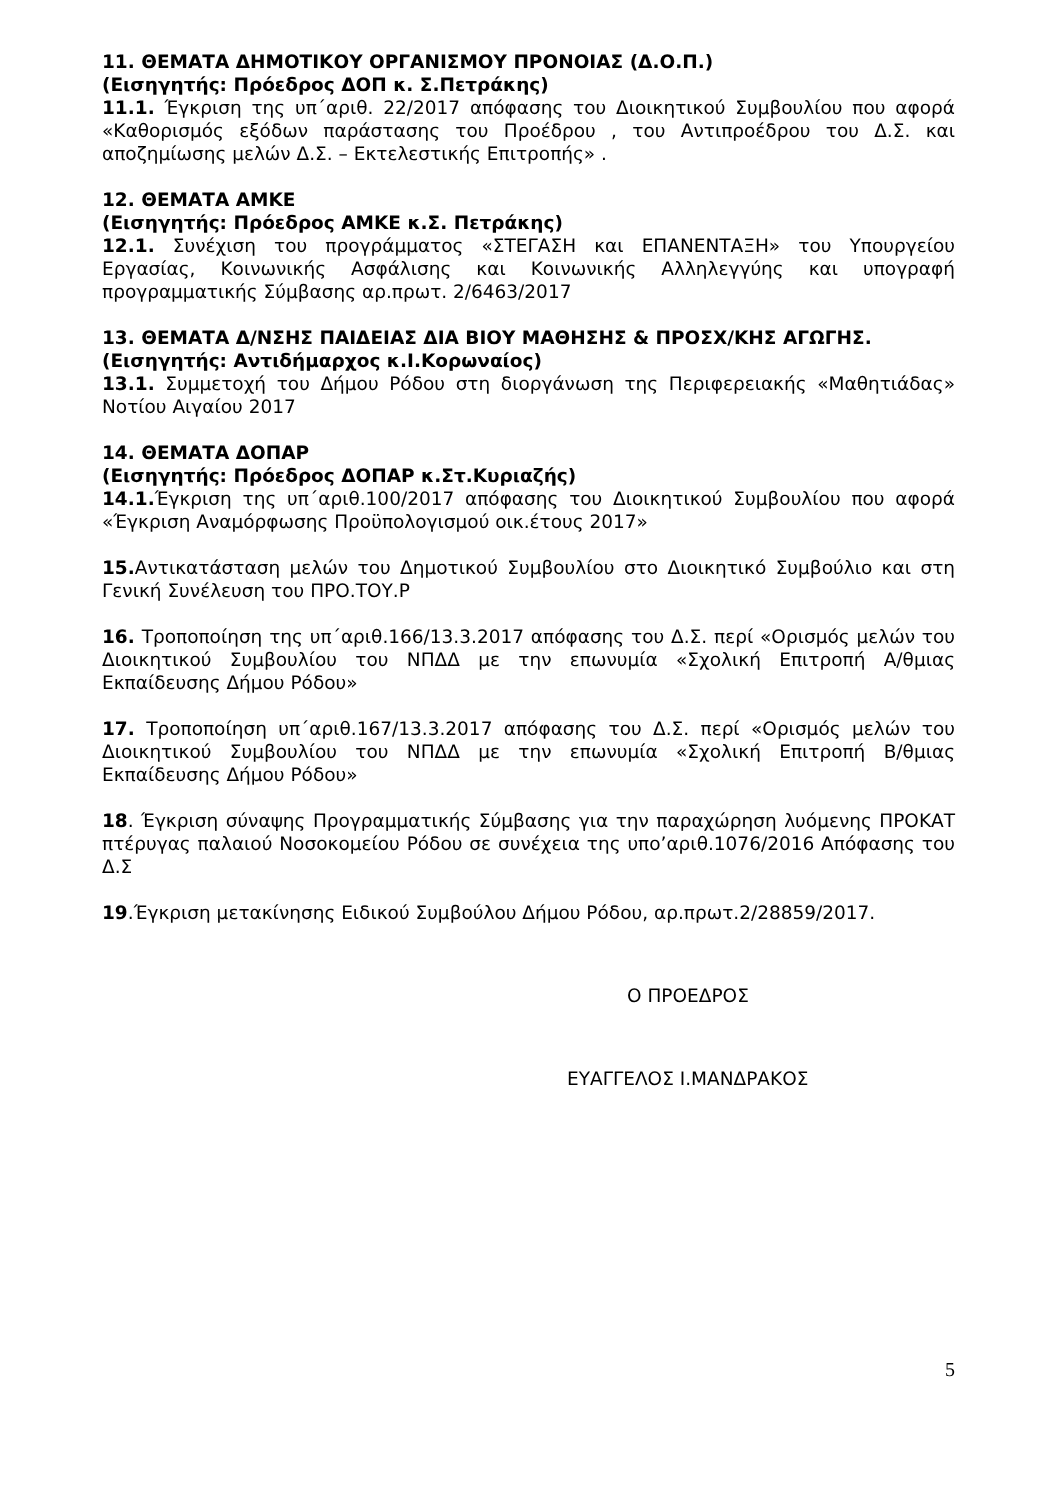11. ΘΕΜΑΤΑ ΔΗΜΟΤΙΚΟΥ ΟΡΓΑΝΙΣΜΟΥ ΠΡΟΝΟΙΑΣ (Δ.Ο.Π.)
(Εισηγητής: Πρόεδρος ΔΟΠ κ. Σ.Πετράκης)
11.1. Έγκριση της υπ΄αριθ. 22/2017 απόφασης του Διοικητικού Συμβουλίου που αφορά «Καθορισμός εξόδων παράστασης του Προέδρου , του Αντιπροέδρου του Δ.Σ. και αποζημίωσης μελών Δ.Σ. – Εκτελεστικής Επιτροπής» .
12. ΘΕΜΑΤΑ ΑΜΚΕ
(Εισηγητής: Πρόεδρος ΑΜΚΕ κ.Σ. Πετράκης)
12.1. Συνέχιση του προγράμματος «ΣΤΕΓΑΣΗ και ΕΠΑΝΕΝΤΑΞΗ» του Υπουργείου Εργασίας, Κοινωνικής Ασφάλισης και Κοινωνικής Αλληλεγγύης και υπογραφή προγραμματικής Σύμβασης αρ.πρωτ. 2/6463/2017
13. ΘΕΜΑΤΑ Δ/ΝΣΗΣ ΠΑΙΔΕΙΑΣ ΔΙΑ ΒΙΟΥ ΜΑΘΗΣΗΣ & ΠΡΟΣΧ/ΚΗΣ ΑΓΩΓΗΣ.
(Εισηγητής: Αντιδήμαρχος κ.Ι.Κορωναίος)
13.1. Συμμετοχή του Δήμου Ρόδου στη διοργάνωση της Περιφερειακής «Μαθητιάδας» Νοτίου Αιγαίου 2017
14. ΘΕΜΑΤΑ ΔΟΠΑΡ
(Εισηγητής: Πρόεδρος ΔΟΠΑΡ κ.Στ.Κυριαζής)
14.1. Έγκριση της υπ΄αριθ.100/2017 απόφασης του Διοικητικού Συμβουλίου που αφορά «Έγκριση Αναμόρφωσης Προϋπολογισμού οικ.έτους 2017»
15. Αντικατάσταση μελών του Δημοτικού Συμβουλίου στο Διοικητικό Συμβούλιο και στη Γενική Συνέλευση του ΠΡΟ.ΤΟΥ.Ρ
16. Τροποποίηση της υπ΄αριθ.166/13.3.2017 απόφασης του Δ.Σ. περί «Ορισμός μελών του Διοικητικού Συμβουλίου του ΝΠΔΔ με την επωνυμία «Σχολική Επιτροπή Α/θμιας Εκπαίδευσης Δήμου Ρόδου»
17. Τροποποίηση υπ΄αριθ.167/13.3.2017 απόφασης του Δ.Σ. περί «Ορισμός μελών του Διοικητικού Συμβουλίου του ΝΠΔΔ με την επωνυμία «Σχολική Επιτροπή Β/θμιας Εκπαίδευσης Δήμου Ρόδου»
18. Έγκριση σύναψης Προγραμματικής Σύμβασης για την παραχώρηση λυόμενης ΠΡΟΚΑΤ πτέρυγας παλαιού Νοσοκομείου Ρόδου σε συνέχεια της υπο’αριθ.1076/2016 Απόφασης του Δ.Σ
19.Έγκριση μετακίνησης Ειδικού Συμβούλου Δήμου Ρόδου, αρ.πρωτ.2/28859/2017.
Ο ΠΡΟΕΔΡΟΣ
ΕΥΑΓΓΕΛΟΣ Ι.ΜΑΝΔΡΑΚΟΣ
5